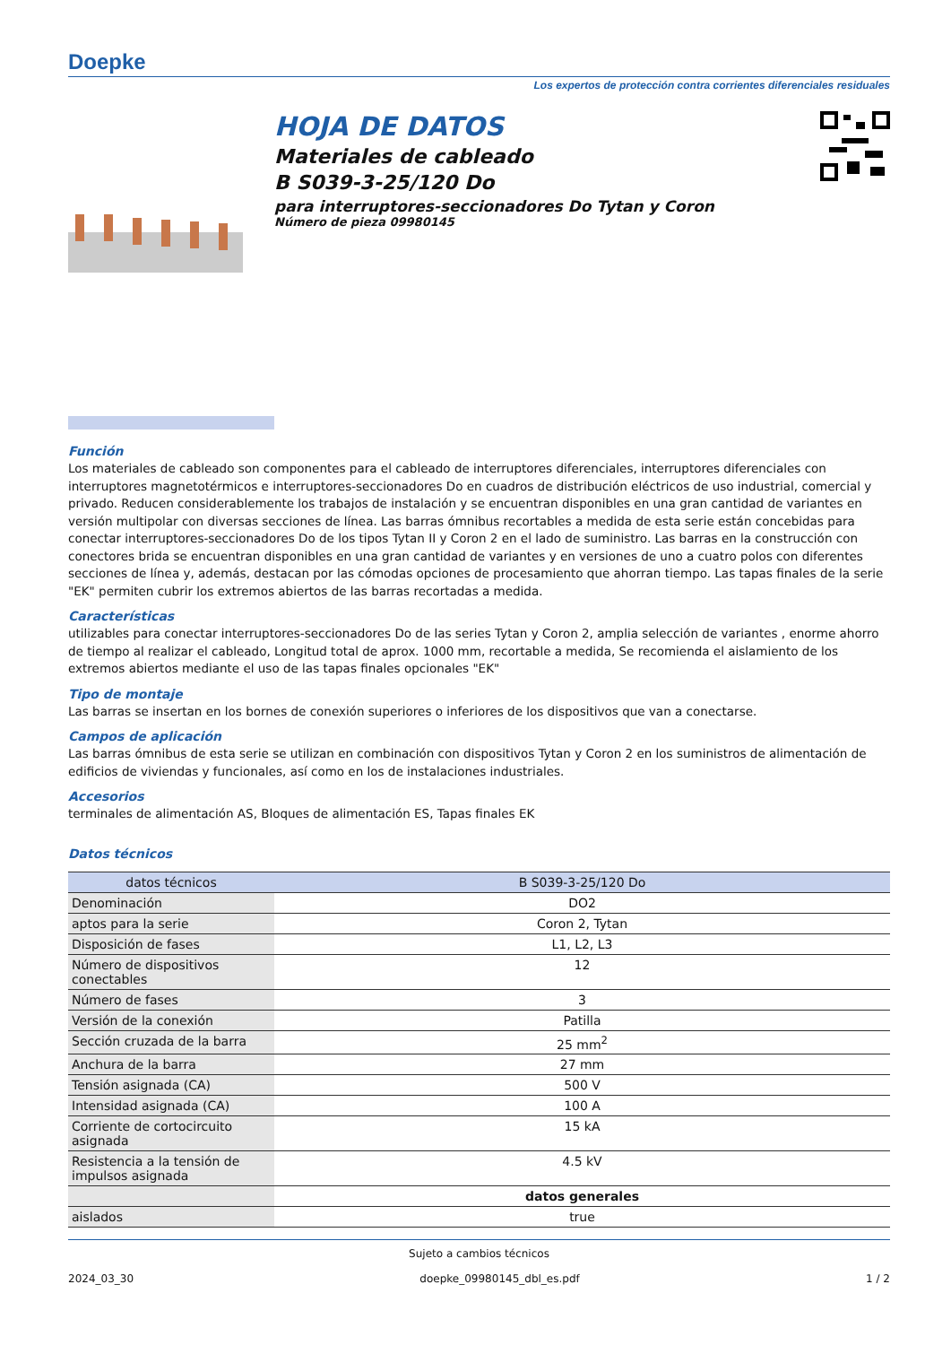Doepke
Los expertos de protección contra corrientes diferenciales residuales
HOJA DE DATOS
Materiales de cableado
B S039-3-25/120 Do
para interruptores-seccionadores Do Tytan y Coron
Número de pieza 09980145
Función
Los materiales de cableado son componentes para el cableado de interruptores diferenciales, interruptores diferenciales con interruptores magnetotérmicos e interruptores-seccionadores Do en cuadros de distribución eléctricos de uso industrial, comercial y privado. Reducen considerablemente los trabajos de instalación y se encuentran disponibles en una gran cantidad de variantes en versión multipolar con diversas secciones de línea. Las barras ómnibus recortables a medida de esta serie están concebidas para conectar interruptores-seccionadores Do de los tipos Tytan II y Coron 2 en el lado de suministro. Las barras en la construcción con conectores brida se encuentran disponibles en una gran cantidad de variantes y en versiones de uno a cuatro polos con diferentes secciones de línea y, además, destacan por las cómodas opciones de procesamiento que ahorran tiempo. Las tapas finales de la serie "EK" permiten cubrir los extremos abiertos de las barras recortadas a medida.
Características
utilizables para conectar interruptores-seccionadores Do de las series Tytan y Coron 2, amplia selección de variantes , enorme ahorro de tiempo al realizar el cableado, Longitud total de aprox. 1000 mm, recortable a medida, Se recomienda el aislamiento de los extremos abiertos mediante el uso de las tapas finales opcionales "EK"
Tipo de montaje
Las barras se insertan en los bornes de conexión superiores o inferiores de los dispositivos que van a conectarse.
Campos de aplicación
Las barras ómnibus de esta serie se utilizan en combinación con dispositivos Tytan y Coron 2 en los suministros de alimentación de edificios de viviendas y funcionales, así como en los de instalaciones industriales.
Accesorios
terminales de alimentación AS, Bloques de alimentación ES, Tapas finales EK
Datos técnicos
| datos técnicos | B S039-3-25/120 Do |
| --- | --- |
| Denominación | DO2 |
| aptos para la serie | Coron 2, Tytan |
| Disposición de fases | L1, L2, L3 |
| Número de dispositivos conectables | 12 |
| Número de fases | 3 |
| Versión de la conexión | Patilla |
| Sección cruzada de la barra | 25 mm<sup>2</sup> |
| Anchura de la barra | 27 mm |
| Tensión asignada (CA) | 500 V |
| Intensidad asignada (CA) | 100 A |
| Corriente de cortocircuito asignada | 15 kA |
| Resistencia a la tensión de impulsos asignada | 4.5 kV |
| | datos generales |
| aislados | true |
Sujeto a cambios técnicos
2024_03_30 doepke_09980145_dbl_es.pdf 1 / 2